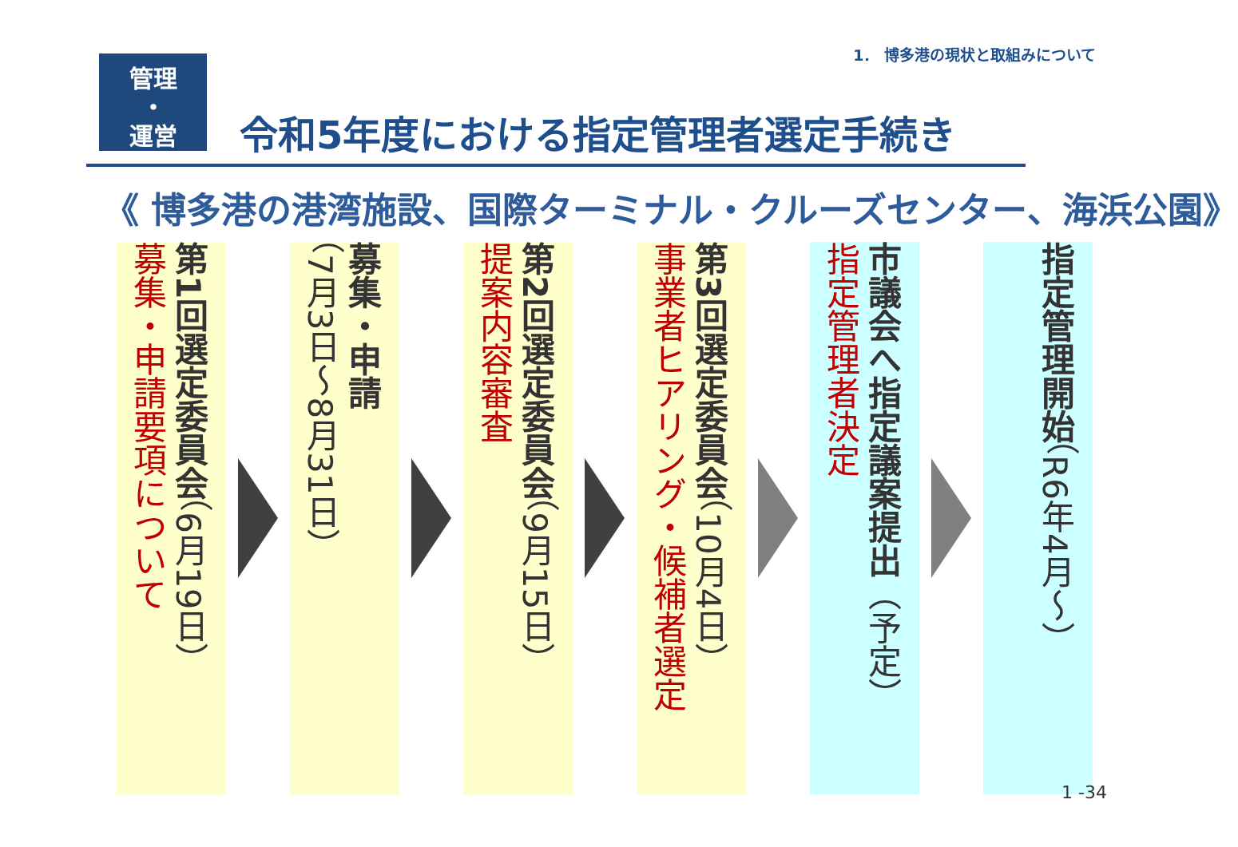1． 博多港の現状と取組みについて
管理
・
運営
令和5年度における指定管理者選定手続き
《 博多港の港湾施設、国際ターミナル・クルーズセンター、海浜公園》
第1回選定委員会（6月19日）
募集・申請要項について
募集・申請
（7月3日～8月31日）
第2回選定委員会（9月15日）
提案内容審査
第3回選定委員会（10月4日）
事業者ヒアリング・候補者選定
市議会へ指定議案提出（予定）
指定管理者決定
指定管理開始（R6年4月～）
1 -34